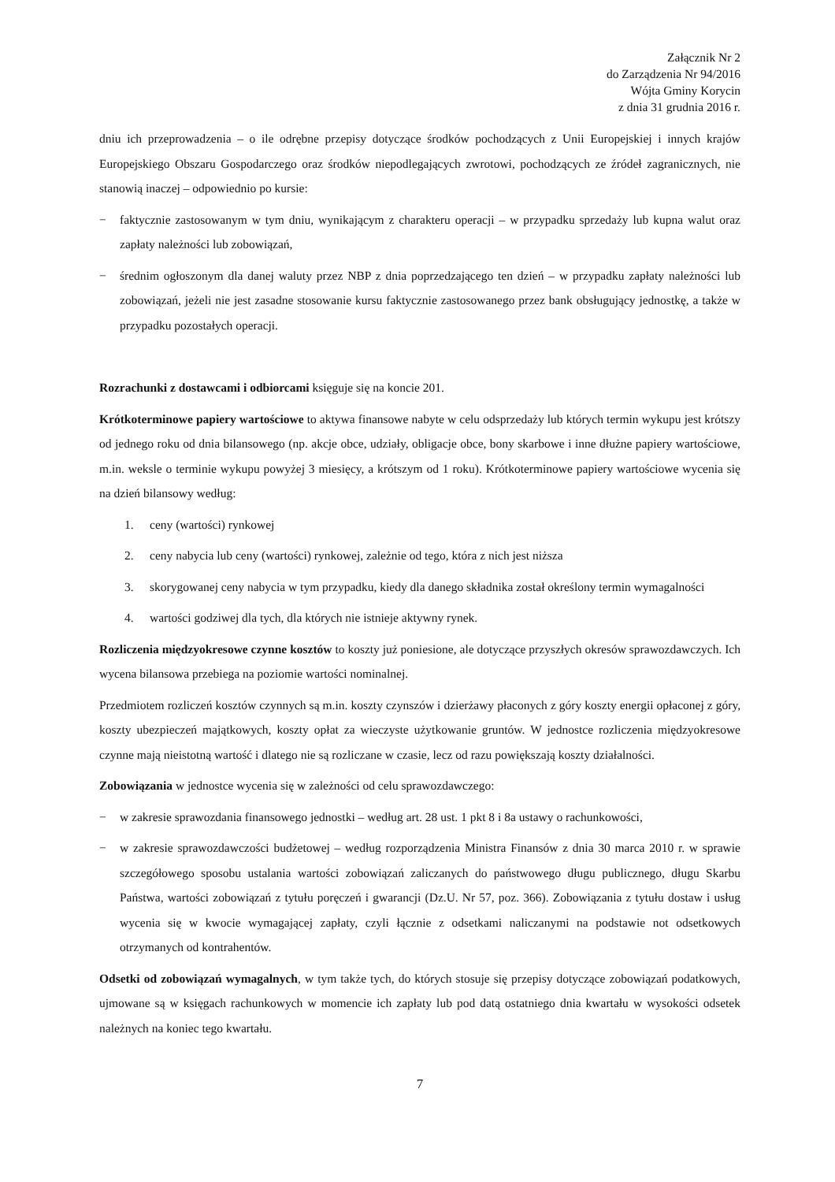Załącznik Nr 2
do Zarządzenia Nr 94/2016
Wójta Gminy Korycin
z dnia 31 grudnia 2016 r.
dniu ich przeprowadzenia – o ile odrębne przepisy dotyczące środków pochodzących z Unii Europejskiej i innych krajów Europejskiego Obszaru Gospodarczego oraz środków niepodlegających zwrotowi, pochodzących ze źródeł zagranicznych, nie stanowią inaczej – odpowiednio po kursie:
− faktycznie zastosowanym w tym dniu, wynikającym z charakteru operacji – w przypadku sprzedaży lub kupna walut oraz zapłaty należności lub zobowiązań,
− średnim ogłoszonym dla danej waluty przez NBP z dnia poprzedzającego ten dzień – w przypadku zapłaty należności lub zobowiązań, jeżeli nie jest zasadne stosowanie kursu faktycznie zastosowanego przez bank obsługujący jednostkę, a także w przypadku pozostałych operacji.
Rozrachunki z dostawcami i odbiorcami księguje się na koncie 201.
Krótkoterminowe papiery wartościowe to aktywa finansowe nabyte w celu odsprzedaży lub których termin wykupu jest krótszy od jednego roku od dnia bilansowego (np. akcje obce, udziały, obligacje obce, bony skarbowe i inne dłużne papiery wartościowe, m.in. weksle o terminie wykupu powyżej 3 miesięcy, a krótszym od 1 roku). Krótkoterminowe papiery wartościowe wycenia się na dzień bilansowy według:
1. ceny (wartości) rynkowej
2. ceny nabycia lub ceny (wartości) rynkowej, zależnie od tego, która z nich jest niższa
3. skorygowanej ceny nabycia w tym przypadku, kiedy dla danego składnika został określony termin wymagalności
4. wartości godziwej dla tych, dla których nie istnieje aktywny rynek.
Rozliczenia międzyokresowe czynne kosztów to koszty już poniesione, ale dotyczące przyszłych okresów sprawozdawczych. Ich wycena bilansowa przebiega na poziomie wartości nominalnej.
Przedmiotem rozliczeń kosztów czynnych są m.in. koszty czynszów i dzierżawy płaconych z góry koszty energii opłaconej z góry, koszty ubezpieczeń majątkowych, koszty opłat za wieczyste użytkowanie gruntów. W jednostce rozliczenia międzyokresowe czynne mają nieistotną wartość i dlatego nie są rozliczane w czasie, lecz od razu powiększają koszty działalności.
Zobowiązania w jednostce wycenia się w zależności od celu sprawozdawczego:
− w zakresie sprawozdania finansowego jednostki – według art. 28 ust. 1 pkt 8 i 8a ustawy o rachunkowości,
− w zakresie sprawozdawczości budżetowej – według rozporządzenia Ministra Finansów z dnia 30 marca 2010 r. w sprawie szczegółowego sposobu ustalania wartości zobowiązań zaliczanych do państwowego długu publicznego, długu Skarbu Państwa, wartości zobowiązań z tytułu poręczeń i gwarancji (Dz.U. Nr 57, poz. 366). Zobowiązania z tytułu dostaw i usług wycenia się w kwocie wymagającej zapłaty, czyli łącznie z odsetkami naliczanymi na podstawie not odsetkowych otrzymanych od kontrahentów.
Odsetki od zobowiązań wymagalnych, w tym także tych, do których stosuje się przepisy dotyczące zobowiązań podatkowych, ujmowane są w księgach rachunkowych w momencie ich zapłaty lub pod datą ostatniego dnia kwartału w wysokości odsetek należnych na koniec tego kwartału.
7